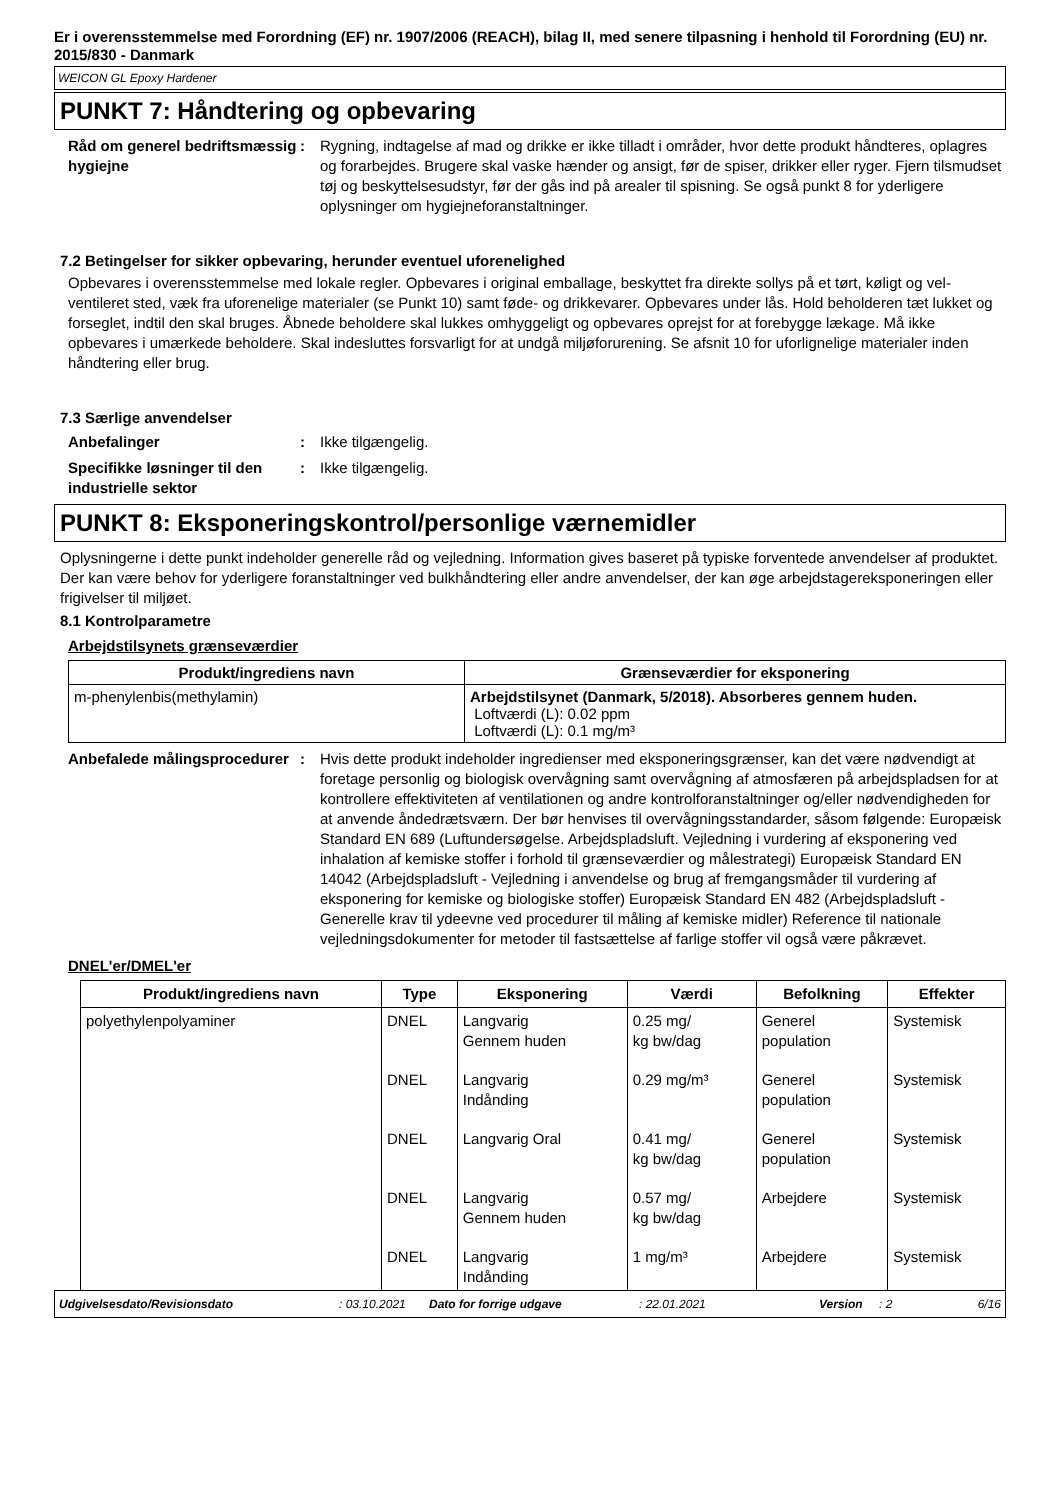Er i overensstemmelse med Forordning (EF) nr. 1907/2006 (REACH), bilag II, med senere tilpasning i henhold til Forordning (EU) nr. 2015/830 - Danmark
WEICON GL Epoxy Hardener
PUNKT 7: Håndtering og opbevaring
Råd om generel bedriftsmæssig hygiejne
: Rygning, indtagelse af mad og drikke er ikke tilladt i områder, hvor dette produkt håndteres, oplagres og forarbejdes. Brugere skal vaske hænder og ansigt, før de spiser, drikker eller ryger. Fjern tilsmudset tøj og beskyttelsesudstyr, før der gås ind på arealer til spisning. Se også punkt 8 for yderligere oplysninger om hygiejneforanstaltninger.
7.2 Betingelser for sikker opbevaring, herunder eventuel uforenelighed
Opbevares i overensstemmelse med lokale regler. Opbevares i original emballage, beskyttet fra direkte sollys på et tørt, køligt og vel-ventileret sted, væk fra uforenelige materialer (se Punkt 10) samt føde- og drikkevarer. Opbevares under lås. Hold beholderen tæt lukket og forseglet, indtil den skal bruges. Åbnede beholdere skal lukkes omhyggeligt og opbevares oprejst for at forebygge lækage. Må ikke opbevares i umærkede beholdere. Skal indesluttes forsvarligt for at undgå miljøforurening. Se afsnit 10 for uforlignelige materialer inden håndtering eller brug.
7.3 Særlige anvendelser
Anbefalinger : Ikke tilgængelig.
Specifikke løsninger til den industrielle sektor
: Ikke tilgængelig.
PUNKT 8: Eksponeringskontrol/personlige værnemidler
Oplysningerne i dette punkt indeholder generelle råd og vejledning. Information gives baseret på typiske forventede anvendelser af produktet. Der kan være behov for yderligere foranstaltninger ved bulkhåndtering eller andre anvendelser, der kan øge arbejdstagereksponeringen eller frigivelser til miljøet.
8.1 Kontrolparametre
Arbejdstilsynets grænseværdier
| Produkt/ingrediens navn | Grænseværdier for eksponering |
| --- | --- |
| m-phenylenbis(methylamin) | Arbejdstilsynet (Danmark, 5/2018). Absorberes gennem huden. Loftværdi (L): 0.02 ppm Loftværdi (L): 0.1 mg/m³ |
Anbefalede målingsprocedurer
: Hvis dette produkt indeholder ingredienser med eksponeringsgrænser, kan det være nødvendigt at foretage personlig og biologisk overvågning samt overvågning af atmosfæren på arbejdspladsen for at kontrollere effektiviteten af ventilationen og andre kontrolforanstaltninger og/eller nødvendigheden for at anvende åndedrætsværn. Der bør henvises til overvågningsstandarder, såsom følgende: Europæisk Standard EN 689 (Luftundersøgelse. Arbejdspladsluft. Vejledning i vurdering af eksponering ved inhalation af kemiske stoffer i forhold til grænseværdier og målestrategi) Europæisk Standard EN 14042 (Arbejdspladsluft - Vejledning i anvendelse og brug af fremgangsmåder til vurdering af eksponering for kemiske og biologiske stoffer) Europæisk Standard EN 482 (Arbejdspladsluft - Generelle krav til ydeevne ved procedurer til måling af kemiske midler) Reference til nationale vejledningsdokumenter for metoder til fastsættelse af farlige stoffer vil også være påkrævet.
DNEL'er/DMEL'er
| Produkt/ingrediens navn | Type | Eksponering | Værdi | Befolkning | Effekter |
| --- | --- | --- | --- | --- | --- |
| polyethylenpolyaminer | DNEL | Langvarig Gennem huden | 0.25 mg/ kg bw/dag | Generel population | Systemisk |
| | DNEL | Langvarig Indånding | 0.29 mg/m³ | Generel population | Systemisk |
| | DNEL | Langvarig Oral | 0.41 mg/ kg bw/dag | Generel population | Systemisk |
| | DNEL | Langvarig Gennem huden | 0.57 mg/ kg bw/dag | Arbejdere | Systemisk |
| | DNEL | Langvarig Indånding | 1 mg/m³ | Arbejdere | Systemisk |
Udgivelsesdato/Revisionsdato: 03.10.2021 Dato for forrige udgave: 22.01.2021 Version: 2 6/16